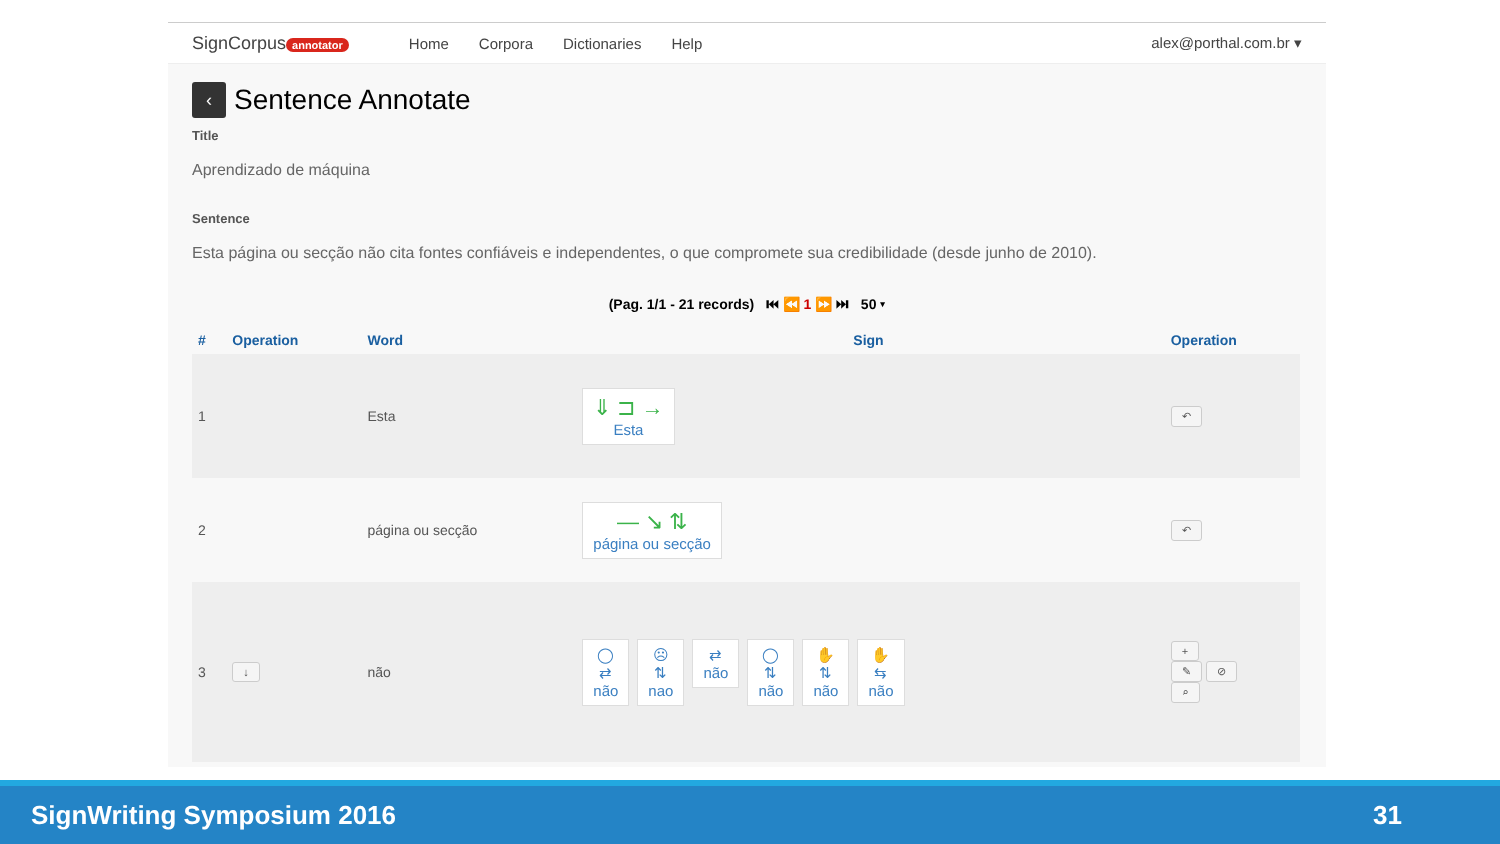SignCorpus annotator Home Corpora Dictionaries Help alex@porthal.com.br ▾
‹ Sentence Annotate
Title
Aprendizado de máquina
Sentence
Esta página ou secção não cita fontes confiáveis e independentes, o que compromete sua credibilidade (desde junho de 2010).
(Pag. 1/1 - 21 records) ⏮ ⏪ 1 ⏩ ⏭ 50 ▾
| # | Operation | Word | Sign | Operation |
| --- | --- | --- | --- | --- |
| 1 | | Esta | ⇓ ⊐ → Esta | ↶ |
| 2 | | página ou secção | — ↘ ⇅ página ou secção | ↶ |
| 3 | ↓ | não | ◯ ⇄ não ☹ ⇅ nao ⇄ não ◯ ⇅ não ✋ ⇅ não ✋ ⇆ não | + ✎ ⊘ ⌕ |
SignWriting Symposium 2016 31